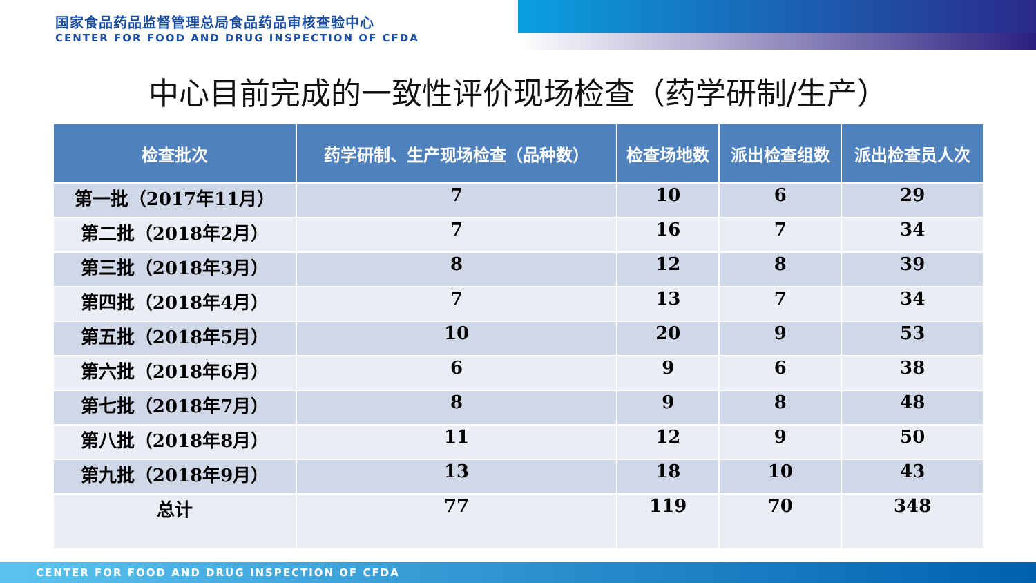国家食品药品监督管理总局食品药品审核查验中心
CENTER FOR FOOD AND DRUG INSPECTION OF CFDA
中心目前完成的一致性评价现场检查（药学研制/生产）
| 检查批次 | 药学研制、生产现场检查（品种数） | 检查场地数 | 派出检查组数 | 派出检查员人次 |
| --- | --- | --- | --- | --- |
| 第一批（2017年11月） | 7 | 10 | 6 | 29 |
| 第二批（2018年2月） | 7 | 16 | 7 | 34 |
| 第三批（2018年3月） | 8 | 12 | 8 | 39 |
| 第四批（2018年4月） | 7 | 13 | 7 | 34 |
| 第五批（2018年5月） | 10 | 20 | 9 | 53 |
| 第六批（2018年6月） | 6 | 9 | 6 | 38 |
| 第七批（2018年7月） | 8 | 9 | 8 | 48 |
| 第八批（2018年8月） | 11 | 12 | 9 | 50 |
| 第九批（2018年9月） | 13 | 18 | 10 | 43 |
| 总计 | 77 | 119 | 70 | 348 |
CENTER FOR FOOD AND DRUG INSPECTION OF CFDA